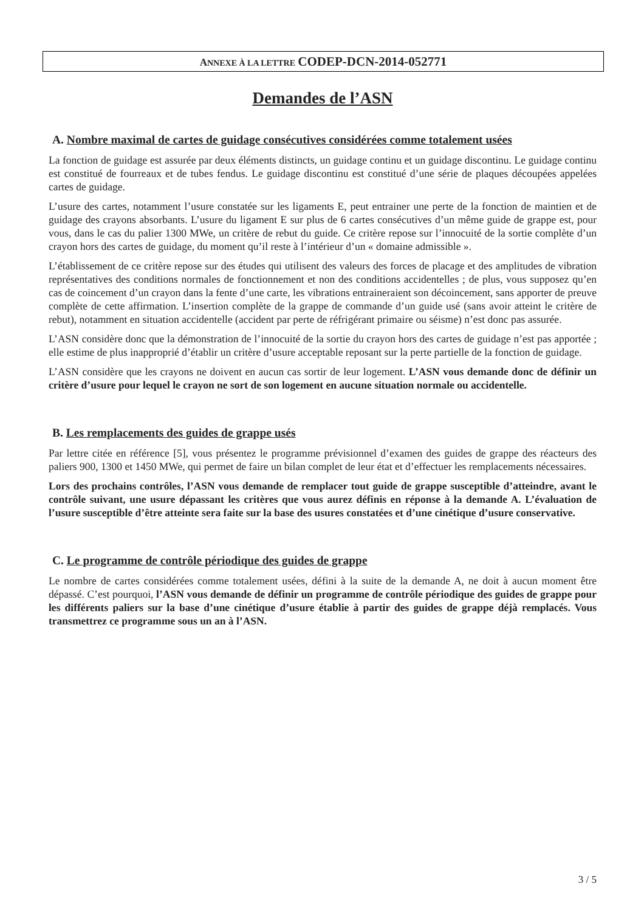ANNEXE À LA LETTRE CODEP-DCN-2014-052771
Demandes de l’ASN
A. Nombre maximal de cartes de guidage consécutives considérées comme totalement usées
La fonction de guidage est assurée par deux éléments distincts, un guidage continu et un guidage discontinu. Le guidage continu est constitué de fourreaux et de tubes fendus. Le guidage discontinu est constitué d’une série de plaques découpées appelées cartes de guidage.
L’usure des cartes, notamment l’usure constatée sur les ligaments E, peut entrainer une perte de la fonction de maintien et de guidage des crayons absorbants. L’usure du ligament E sur plus de 6 cartes consécutives d’un même guide de grappe est, pour vous, dans le cas du palier 1300 MWe, un critère de rebut du guide. Ce critère repose sur l’innocuité de la sortie complète d’un crayon hors des cartes de guidage, du moment qu’il reste à l’intérieur d’un « domaine admissible ».
L’établissement de ce critère repose sur des études qui utilisent des valeurs des forces de placage et des amplitudes de vibration représentatives des conditions normales de fonctionnement et non des conditions accidentelles ; de plus, vous supposez qu’en cas de coincement d’un crayon dans la fente d’une carte, les vibrations entraineraient son décoincement, sans apporter de preuve complète de cette affirmation. L’insertion complète de la grappe de commande d’un guide usé (sans avoir atteint le critère de rebut), notamment en situation accidentelle (accident par perte de réfrigérant primaire ou séisme) n’est donc pas assurée.
L’ASN considère donc que la démonstration de l’innocuité de la sortie du crayon hors des cartes de guidage n’est pas apportée ; elle estime de plus inapproprié d’établir un critère d’usure acceptable reposant sur la perte partielle de la fonction de guidage.
L’ASN considère que les crayons ne doivent en aucun cas sortir de leur logement. L’ASN vous demande donc de définir un critère d’usure pour lequel le crayon ne sort de son logement en aucune situation normale ou accidentelle.
B. Les remplacements des guides de grappe usés
Par lettre citée en référence [5], vous présentez le programme prévisionnel d’examen des guides de grappe des réacteurs des paliers 900, 1300 et 1450 MWe, qui permet de faire un bilan complet de leur état et d’effectuer les remplacements nécessaires.
Lors des prochains contrôles, l’ASN vous demande de remplacer tout guide de grappe susceptible d’atteindre, avant le contrôle suivant, une usure dépassant les critères que vous aurez définis en réponse à la demande A. L’évaluation de l’usure susceptible d’être atteinte sera faite sur la base des usures constatées et d’une cinétique d’usure conservative.
C. Le programme de contrôle périodique des guides de grappe
Le nombre de cartes considérées comme totalement usées, défini à la suite de la demande A, ne doit à aucun moment être dépassé. C’est pourquoi, l’ASN vous demande de définir un programme de contrôle périodique des guides de grappe pour les différents paliers sur la base d’une cinétique d’usure établie à partir des guides de grappe déjà remplacés. Vous transmettrez ce programme sous un an à l’ASN.
3 / 5